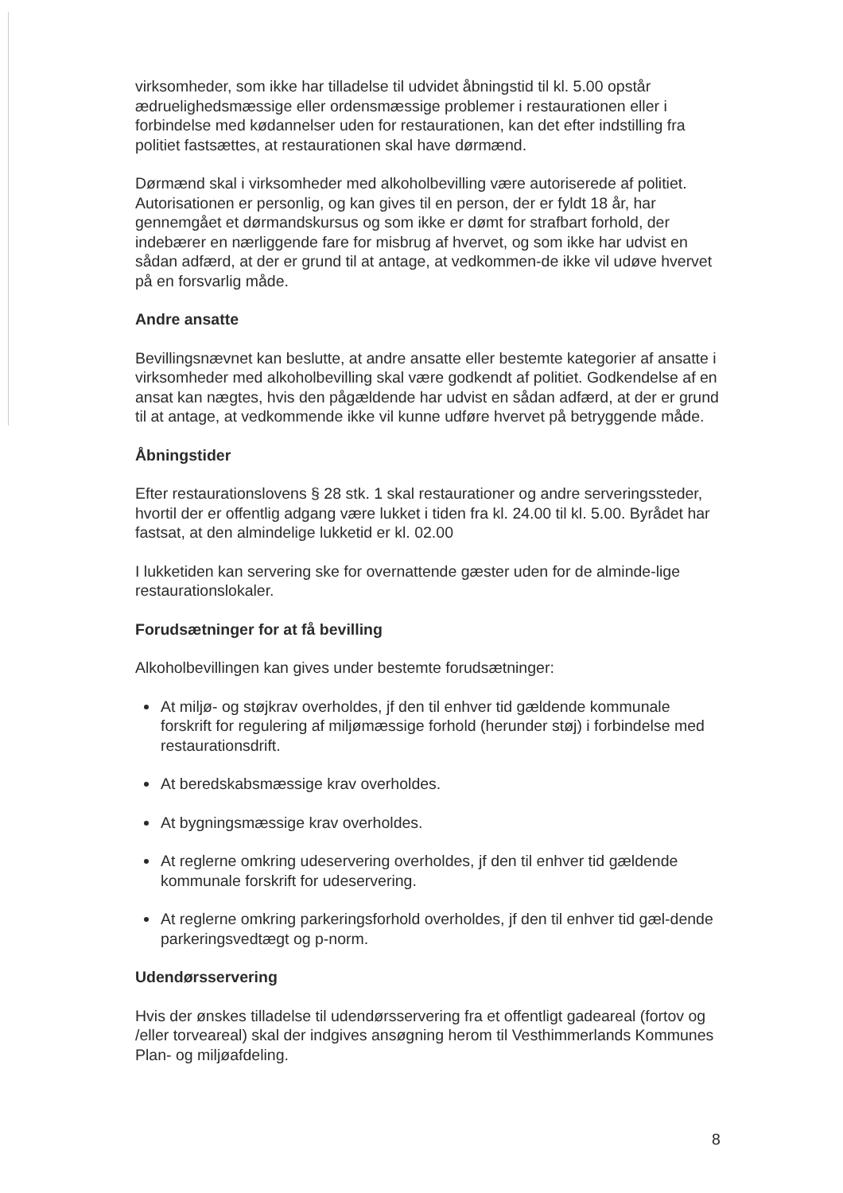virksomheder, som ikke har tilladelse til udvidet åbningstid til kl. 5.00 opstår ædruelighedsmæssige eller ordensmæssige problemer i restaurationen eller i forbindelse med kødannelser uden for restaurationen, kan det efter indstilling fra politiet fastsættes, at restaurationen skal have dørmænd.
Dørmænd skal i virksomheder med alkoholbevilling være autoriserede af politiet. Autorisationen er personlig, og kan gives til en person, der er fyldt 18 år, har gennemgået et dørmandskursus og som ikke er dømt for strafbart forhold, der indebærer en nærliggende fare for misbrug af hvervet, og som ikke har udvist en sådan adfærd, at der er grund til at antage, at vedkommen-de ikke vil udøve hvervet på en forsvarlig måde.
Andre ansatte
Bevillingsnævnet kan beslutte, at andre ansatte eller bestemte kategorier af ansatte i virksomheder med alkoholbevilling skal være godkendt af politiet. Godkendelse af en ansat kan nægtes, hvis den pågældende har udvist en sådan adfærd, at der er grund til at antage, at vedkommende ikke vil kunne udføre hvervet på betryggende måde.
Åbningstider
Efter restaurationslovens § 28 stk. 1 skal restaurationer og andre serveringssteder, hvortil der er offentlig adgang være lukket i tiden fra kl. 24.00 til kl. 5.00. Byrådet har fastsat, at den almindelige lukketid er kl. 02.00
I lukketiden kan servering ske for overnattende gæster uden for de alminde-lige restaurationslokaler.
Forudsætninger for at få bevilling
Alkoholbevillingen kan gives under bestemte forudsætninger:
At miljø- og støjkrav overholdes, jf den til enhver tid gældende kommunale forskrift for regulering af miljømæssige forhold (herunder støj) i forbindelse med restaurationsdrift.
At beredskabsmæssige krav overholdes.
At bygningsmæssige krav overholdes.
At reglerne omkring udeservering overholdes, jf den til enhver tid gældende kommunale forskrift for udeservering.
At reglerne omkring parkeringsforhold overholdes, jf den til enhver tid gæl-dende parkeringsvedtægt og p-norm.
Udendørsservering
Hvis der ønskes tilladelse til udendørsservering fra et offentligt gadeareal (fortov og /eller torveareal) skal der indgives ansøgning herom til Vesthimmerlands Kommunes Plan- og miljøafdeling.
8